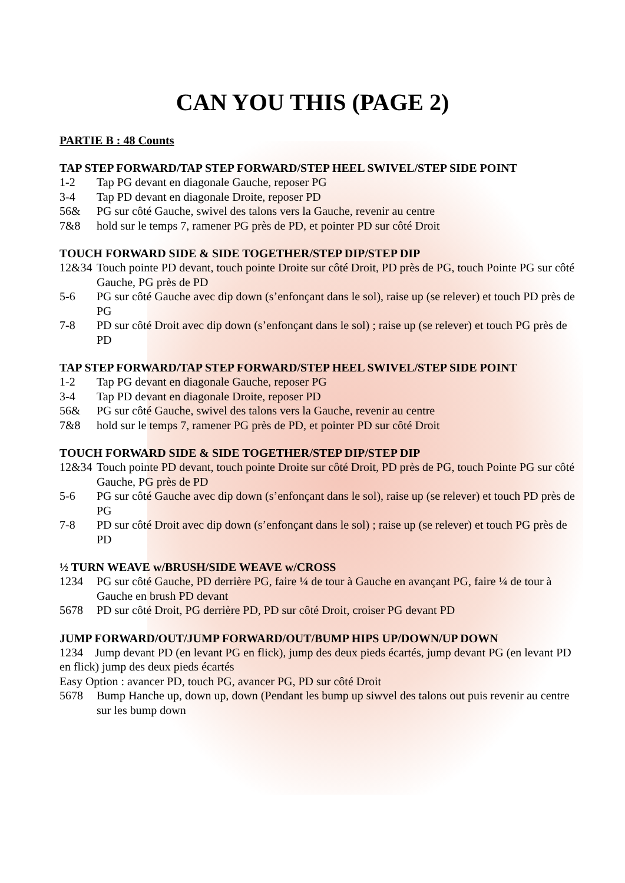CAN YOU THIS (PAGE 2)
PARTIE B : 48 Counts
TAP STEP FORWARD/TAP STEP FORWARD/STEP HEEL SWIVEL/STEP SIDE POINT
1-2 Tap PG devant en diagonale Gauche, reposer PG
3-4 Tap PD devant en diagonale Droite, reposer PD
56& PG sur côté Gauche, swivel des talons vers la Gauche, revenir au centre
7&8 hold sur le temps 7, ramener PG près de PD, et pointer PD sur côté Droit
TOUCH FORWARD SIDE & SIDE TOGETHER/STEP DIP/STEP DIP
12&34 Touch pointe PD devant, touch pointe Droite sur côté Droit, PD près de PG, touch Pointe PG sur côté Gauche, PG près de PD
5-6 PG sur côté Gauche avec dip down (s’enfonçant dans le sol), raise up (se relever) et touch PD près de PG
7-8 PD sur côté Droit avec dip down (s’enfonçant dans le sol) ; raise up (se relever) et touch PG près de PD
TAP STEP FORWARD/TAP STEP FORWARD/STEP HEEL SWIVEL/STEP SIDE POINT
1-2 Tap PG devant en diagonale Gauche, reposer PG
3-4 Tap PD devant en diagonale Droite, reposer PD
56& PG sur côté Gauche, swivel des talons vers la Gauche, revenir au centre
7&8 hold sur le temps 7, ramener PG près de PD, et pointer PD sur côté Droit
TOUCH FORWARD SIDE & SIDE TOGETHER/STEP DIP/STEP DIP
12&34 Touch pointe PD devant, touch pointe Droite sur côté Droit, PD près de PG, touch Pointe PG sur côté Gauche, PG près de PD
5-6 PG sur côté Gauche avec dip down (s’enfonçant dans le sol), raise up (se relever) et touch PD près de PG
7-8 PD sur côté Droit avec dip down (s’enfonçant dans le sol) ; raise up (se relever) et touch PG près de PD
½ TURN WEAVE w/BRUSH/SIDE WEAVE w/CROSS
1234 PG sur côté Gauche, PD derrière PG, faire ¼ de tour à Gauche en avançant PG, faire ¼ de tour à Gauche en brush PD devant
5678 PD sur côté Droit, PG derrière PD, PD sur côté Droit, croiser PG devant PD
JUMP FORWARD/OUT/JUMP FORWARD/OUT/BUMP HIPS UP/DOWN/UP DOWN
1234 Jump devant PD (en levant PG en flick), jump des deux pieds écartés, jump devant PG (en levant PD en flick) jump des deux pieds écartés
Easy Option : avancer PD, touch PG, avancer PG, PD sur côté Droit
5678 Bump Hanche up, down up, down (Pendant les bump up siwvel des talons out puis revenir au centre sur les bump down